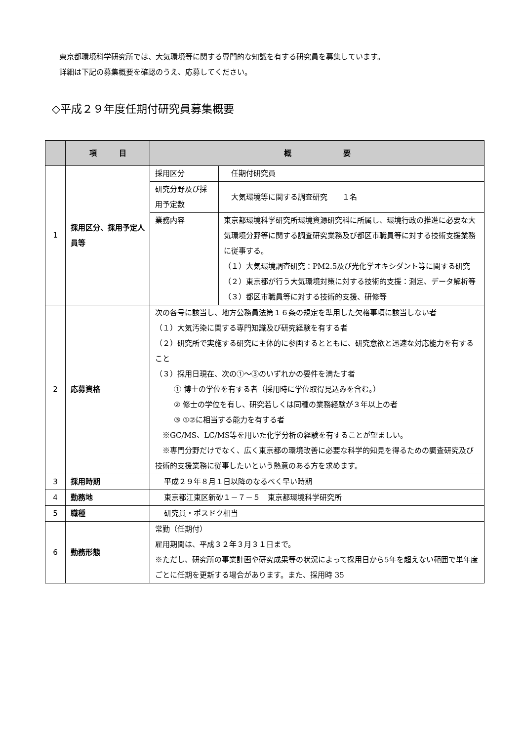東京都環境科学研究所では、大気環境等に関する専門的な知識を有する研究員を募集しています。
　詳細は下記の募集概要を確認のうえ、応募してください。
◇平成２９年度任期付研究員募集概要
| | 項 目 | 概 要 | |
| --- | --- | --- | --- |
| 1 | 採用区分、採用予定人員等 | 採用区分 | 任期付研究員 |
| | | 研究分野及び採用予定数 | 大気環境等に関する調査研究 １名 |
| | | 業務内容 | 東京都環境科学研究所環境資源研究科に所属し、環境行政の推進に必要な大気環境分野等に関する調査研究業務及び都区市職員等に対する技術支援業務に従事する。 （１）大気環境調査研究：PM2.5及び光化学オキシダント等に関する研究 （２）東京都が行う大気環境対策に対する技術的支援：測定、データ解析等 （３）都区市職員等に対する技術的支援、研修等 |
| 2 | 応募資格 | 次の各号に該当し、地方公務員法第１６条の規定を準用した欠格事項に該当しない者 （１）大気汚染に関する専門知識及び研究経験を有する者 （２）研究所で実施する研究に主体的に参画するとともに、研究意欲と迅速な対応能力を有すること （３）採用日現在、次の①～③のいずれかの要件を満たす者 ① 博士の学位を有する者（採用時に学位取得見込みを含む。） ② 修士の学位を有し、研究若しくは同種の業務経験が３年以上の者 ③ ①②に相当する能力を有する者 ※GC/MS、LC/MS等を用いた化学分析の経験を有することが望ましい。 ※専門分野だけでなく、広く東京都の環境改善に必要な科学的知見を得るための調査研究及び技術的支援業務に従事したいという熱意のある方を求めます。 | |
| 3 | 採用時期 | 平成２９年８月１日以降のなるべく早い時期 | |
| 4 | 勤務地 | 東京都江東区新砂１－７－５ 東京都環境科学研究所 | |
| 5 | 職種 | 研究員・ポスドク相当 | |
| 6 | 勤務形態 | 常勤（任期付） 雇用期間は、平成３２年３月３１日まで。 ※ただし、研究所の事業計画や研究成果等の状況によって採用日から5年を超えない範囲で単年度ごとに任期を更新する場合があります。また、採用時 35 | |